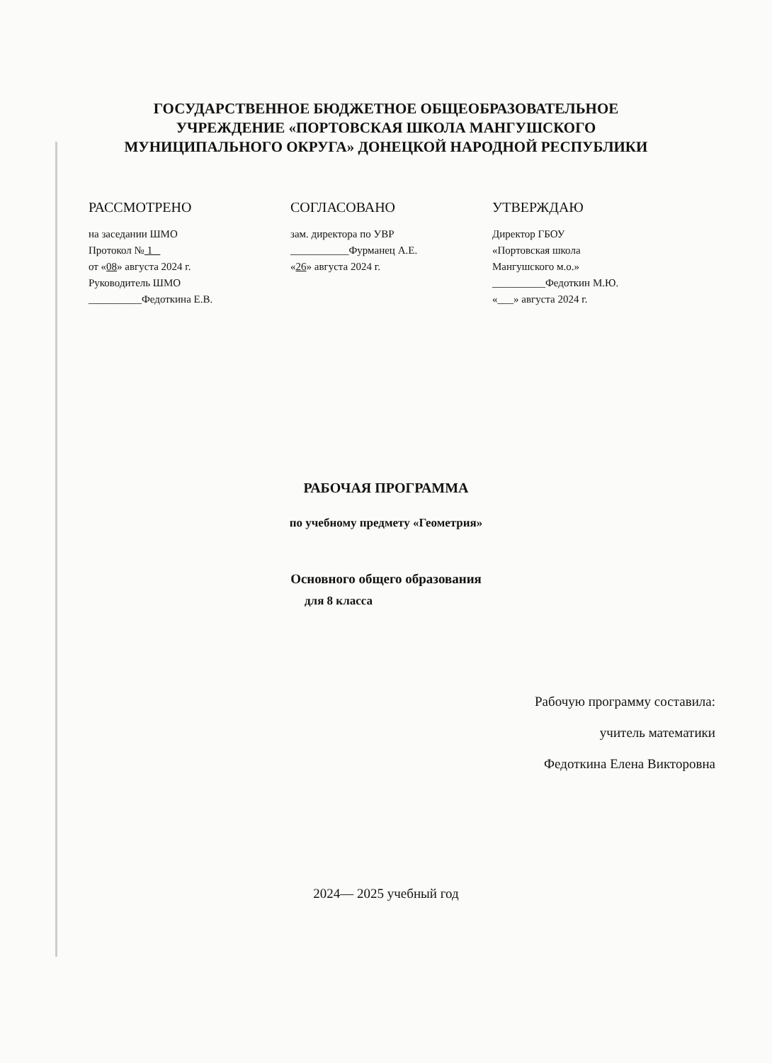ГОСУДАРСТВЕННОЕ БЮДЖЕТНОЕ ОБЩЕОБРАЗОВАТЕЛЬНОЕ
УЧРЕЖДЕНИЕ «ПОРТОВСКАЯ ШКОЛА МАНГУШСКОГО
МУНИЦИПАЛЬНОГО ОКРУГА» ДОНЕЦКОЙ НАРОДНОЙ РЕСПУБЛИКИ
РАССМОТРЕНО
на заседании ШМО
Протокол № 1
от «08» августа 2024 г.
Руководитель ШМО
__________Федоткина Е.В.
СОГЛАСОВАНО
зам. директора по УВР
___________Фурманец А.Е.
«26» августа 2024 г.
УТВЕРЖДАЮ
Директор ГБОУ
«Портовская школа
Мангушского м.о.»
__________Федоткин М.Ю.
«___» августа 2024 г.
РАБОЧАЯ ПРОГРАММА
по учебному предмету «Геометрия»
Основного общего образования
для 8 класса
Рабочую программу составила:
учитель математики
Федоткина Елена Викторовна
2024— 2025 учебный год